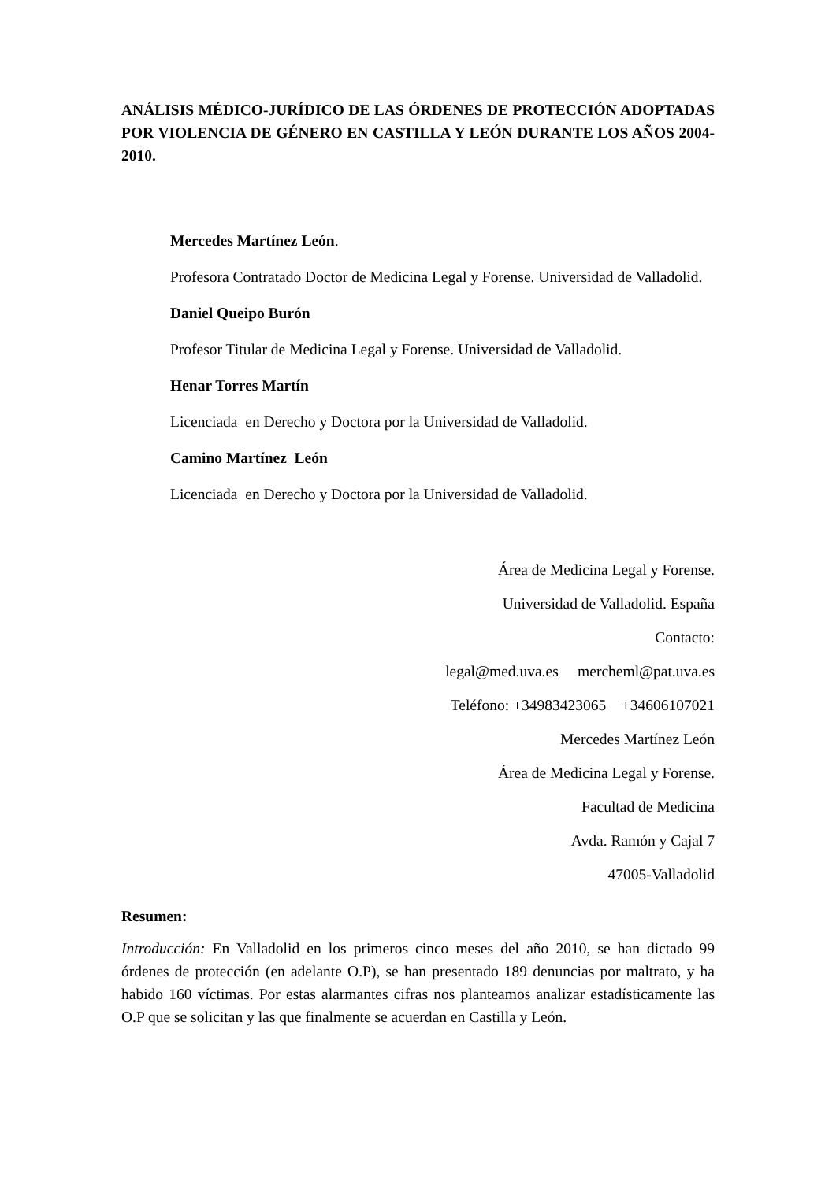ANÁLISIS MÉDICO-JURÍDICO DE LAS ÓRDENES DE PROTECCIÓN ADOPTADAS POR VIOLENCIA DE GÉNERO EN CASTILLA Y LEÓN DURANTE LOS AÑOS 2004-2010.
Mercedes Martínez León.
Profesora Contratado Doctor de Medicina Legal y Forense. Universidad de Valladolid.
Daniel Queipo Burón
Profesor Titular de Medicina Legal y Forense. Universidad de Valladolid.
Henar Torres Martín
Licenciada en Derecho y Doctora por la Universidad de Valladolid.
Camino Martínez León
Licenciada en Derecho y Doctora por la Universidad de Valladolid.
Área de Medicina Legal y Forense.
Universidad de Valladolid. España
Contacto:
legal@med.uva.es mercheml@pat.uva.es
Teléfono: +34983423065 +34606107021
Mercedes Martínez León
Área de Medicina Legal y Forense.
Facultad de Medicina
Avda. Ramón y Cajal 7
47005-Valladolid
Resumen:
Introducción: En Valladolid en los primeros cinco meses del año 2010, se han dictado 99 órdenes de protección (en adelante O.P), se han presentado 189 denuncias por maltrato, y ha habido 160 víctimas. Por estas alarmantes cifras nos planteamos analizar estadísticamente las O.P que se solicitan y las que finalmente se acuerdan en Castilla y León.